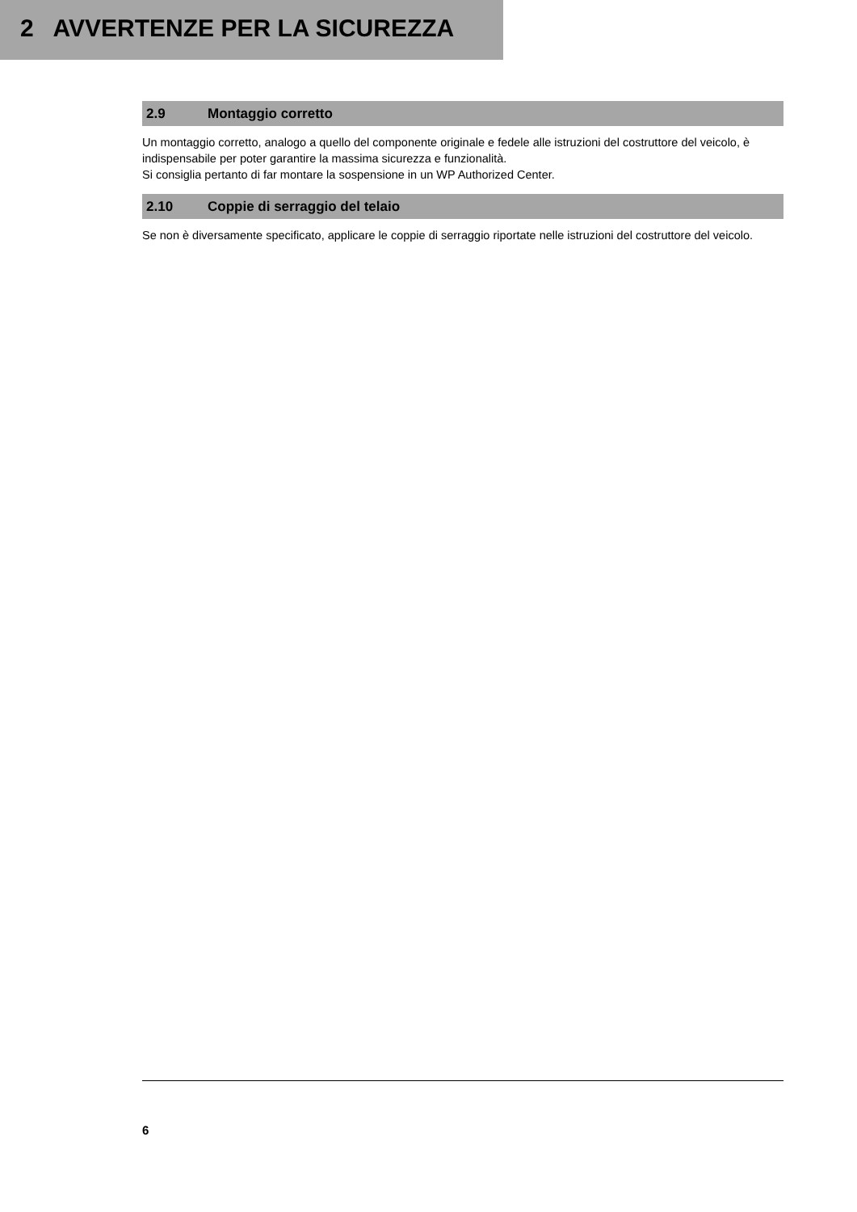2 AVVERTENZE PER LA SICUREZZA
2.9 Montaggio corretto
Un montaggio corretto, analogo a quello del componente originale e fedele alle istruzioni del costruttore del veicolo, è indispensabile per poter garantire la massima sicurezza e funzionalità.
Si consiglia pertanto di far montare la sospensione in un WP Authorized Center.
2.10 Coppie di serraggio del telaio
Se non è diversamente specificato, applicare le coppie di serraggio riportate nelle istruzioni del costruttore del veicolo.
6